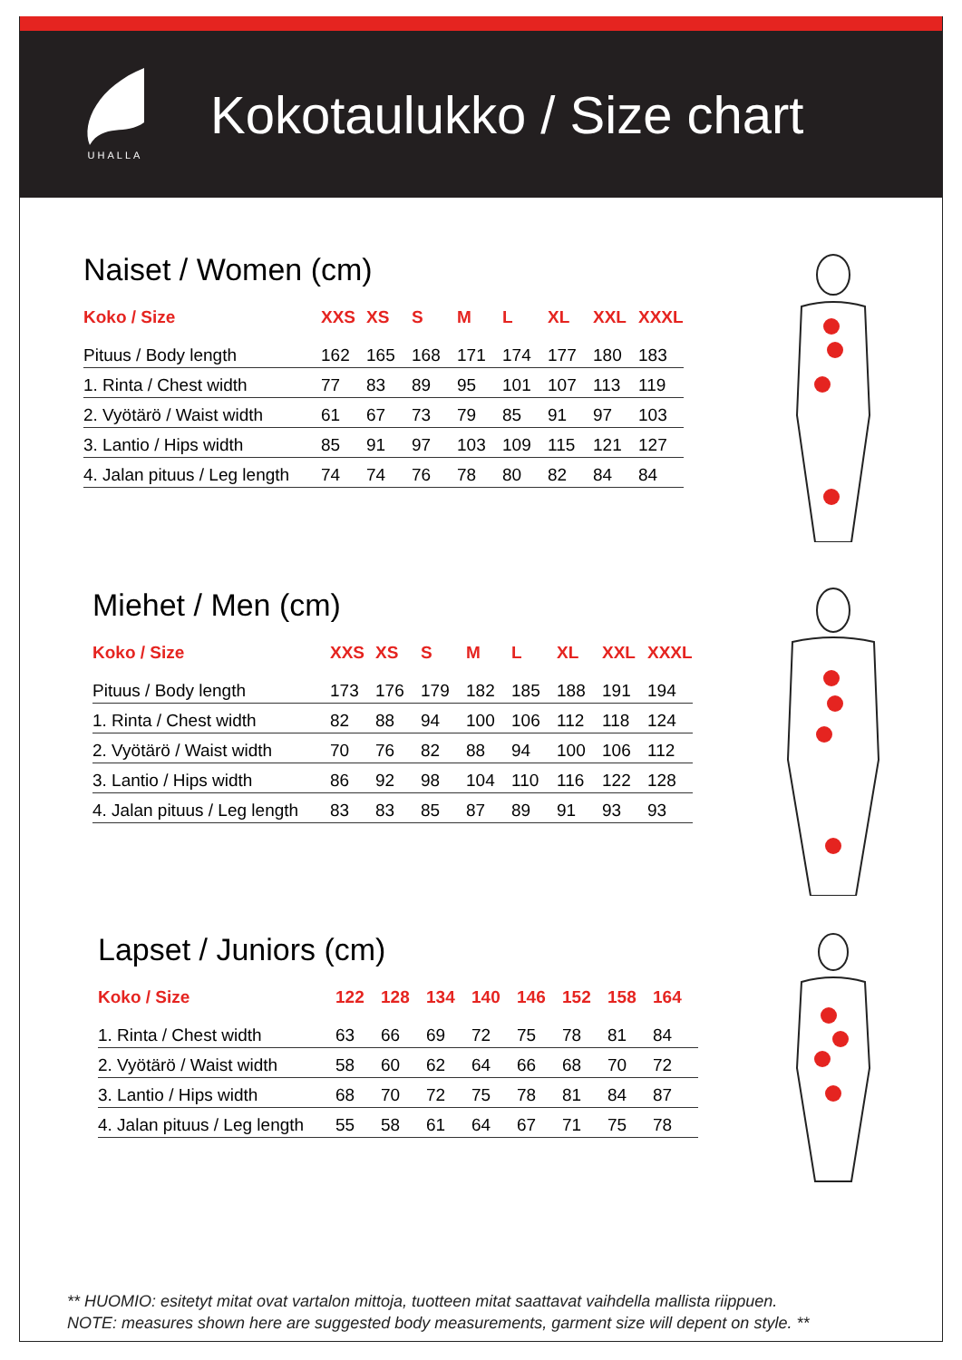UHALLA
Kokotaulukko / Size chart
Naiset / Women (cm)
| Koko / Size | XXS | XS | S | M | L | XL | XXL | XXXL |
| --- | --- | --- | --- | --- | --- | --- | --- | --- |
| Pituus / Body length | 162 | 165 | 168 | 171 | 174 | 177 | 180 | 183 |
| 1. Rinta / Chest width | 77 | 83 | 89 | 95 | 101 | 107 | 113 | 119 |
| 2. Vyötärö / Waist width | 61 | 67 | 73 | 79 | 85 | 91 | 97 | 103 |
| 3. Lantio / Hips width | 85 | 91 | 97 | 103 | 109 | 115 | 121 | 127 |
| 4. Jalan pituus / Leg length | 74 | 74 | 76 | 78 | 80 | 82 | 84 | 84 |
Miehet / Men (cm)
| Koko / Size | XXS | XS | S | M | L | XL | XXL | XXXL |
| --- | --- | --- | --- | --- | --- | --- | --- | --- |
| Pituus / Body length | 173 | 176 | 179 | 182 | 185 | 188 | 191 | 194 |
| 1. Rinta / Chest width | 82 | 88 | 94 | 100 | 106 | 112 | 118 | 124 |
| 2. Vyötärö / Waist width | 70 | 76 | 82 | 88 | 94 | 100 | 106 | 112 |
| 3. Lantio / Hips width | 86 | 92 | 98 | 104 | 110 | 116 | 122 | 128 |
| 4. Jalan pituus / Leg length | 83 | 83 | 85 | 87 | 89 | 91 | 93 | 93 |
Lapset / Juniors (cm)
| Koko / Size | 122 | 128 | 134 | 140 | 146 | 152 | 158 | 164 |
| --- | --- | --- | --- | --- | --- | --- | --- | --- |
| 1. Rinta / Chest width | 63 | 66 | 69 | 72 | 75 | 78 | 81 | 84 |
| 2. Vyötärö / Waist width | 58 | 60 | 62 | 64 | 66 | 68 | 70 | 72 |
| 3. Lantio / Hips width | 68 | 70 | 72 | 75 | 78 | 81 | 84 | 87 |
| 4. Jalan pituus / Leg length | 55 | 58 | 61 | 64 | 67 | 71 | 75 | 78 |
** HUOMIO: esitetyt mitat ovat vartalon mittoja, tuotteen mitat saattavat vaihdella mallista riippuen.
NOTE: measures shown here are suggested body measurements, garment size will depent on style. **